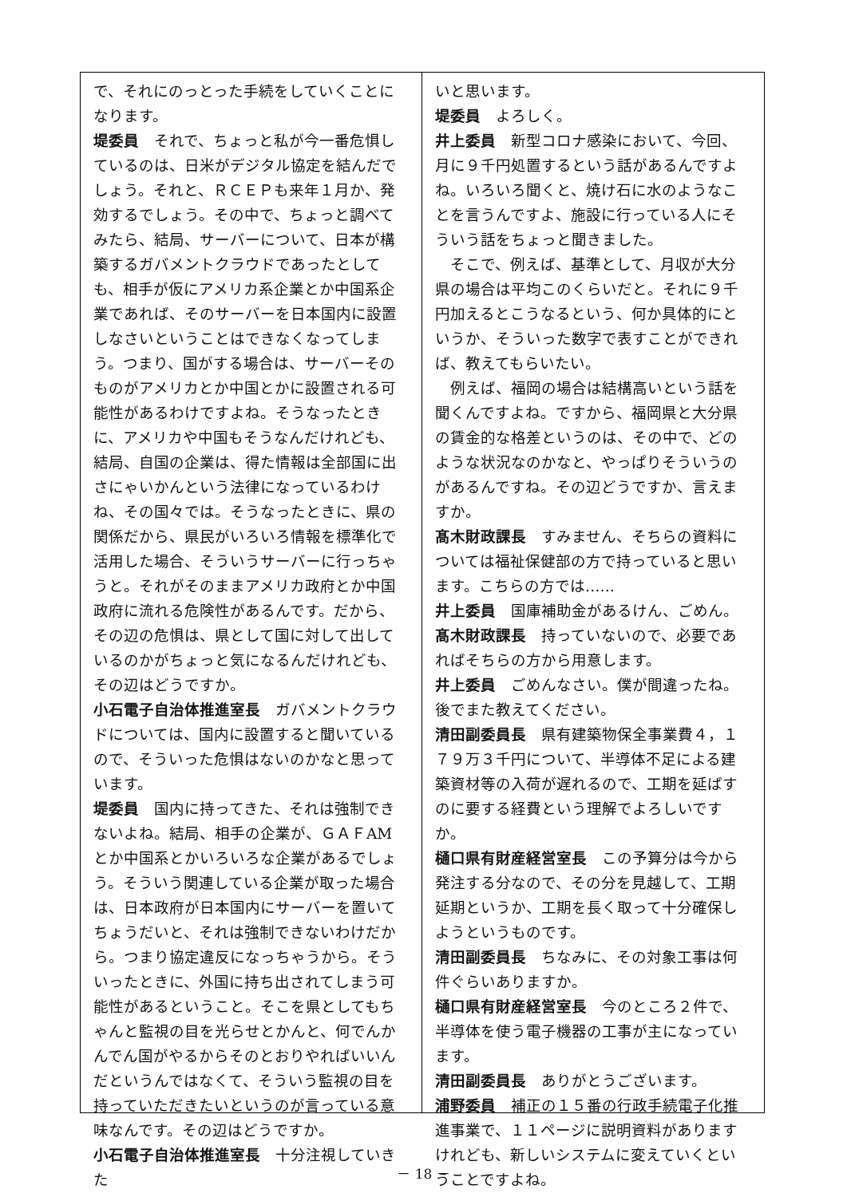で、それにのっとった手続をしていくことになります。
堤委員　それで、ちょっと私が今一番危惧しているのは、日米がデジタル協定を結んだでしょう。それと、ＲＣＥＰも来年１月か、発効するでしょう。その中で、ちょっと調べてみたら、結局、サーバーについて、日本が構築するガバメントクラウドであったとしても、相手が仮にアメリカ系企業とか中国系企業であれば、そのサーバーを日本国内に設置しなさいということはできなくなってしまう。つまり、国がする場合は、サーバーそのものがアメリカとか中国とかに設置される可能性があるわけですよね。そうなったときに、アメリカや中国もそうなんだけれども、結局、自国の企業は、得た情報は全部国に出さにゃいかんという法律になっているわけね、その国々では。そうなったときに、県の関係だから、県民がいろいろ情報を標準化で活用した場合、そういうサーバーに行っちゃうと。それがそのままアメリカ政府とか中国政府に流れる危険性があるんです。だから、その辺の危惧は、県として国に対して出しているのかがちょっと気になるんだけれども、その辺はどうですか。
小石電子自治体推進室長　ガバメントクラウドについては、国内に設置すると聞いているので、そういった危惧はないのかなと思っています。
堤委員　国内に持ってきた、それは強制できないよね。結局、相手の企業が、ＧＡＦAMとか中国系とかいろいろな企業があるでしょう。そういう関連している企業が取った場合は、日本政府が日本国内にサーバーを置いてちょうだいと、それは強制できないわけだから。つまり協定違反になっちゃうから。そういったときに、外国に持ち出されてしまう可能性があるということ。そこを県としてもちゃんと監視の目を光らせとかんと、何でんかんでん国がやるからそのとおりやればいいんだというんではなくて、そういう監視の目を持っていただきたいというのが言っている意味なんです。その辺はどうですか。
小石電子自治体推進室長　十分注視していきた
いと思います。
堤委員　よろしく。
井上委員　新型コロナ感染において、今回、月に９千円処置するという話があるんですよね。いろいろ聞くと、焼け石に水のようなことを言うんですよ、施設に行っている人にそういう話をちょっと聞きました。
　そこで、例えば、基準として、月収が大分県の場合は平均このくらいだと。それに９千円加えるとこうなるという、何か具体的にというか、そういった数字で表すことができれば、教えてもらいたい。
　例えば、福岡の場合は結構高いという話を聞くんですよね。ですから、福岡県と大分県の賃金的な格差というのは、その中で、どのような状況なのかなと、やっぱりそういうのがあるんですね。その辺どうですか、言えますか。
髙木財政課長　すみません、そちらの資料については福祉保健部の方で持っていると思います。こちらの方では……
井上委員　国庫補助金があるけん、ごめん。
髙木財政課長　持っていないので、必要であればそちらの方から用意します。
井上委員　ごめんなさい。僕が間違ったね。後でまた教えてください。
清田副委員長　県有建築物保全事業費４，１７９万３千円について、半導体不足による建築資材等の入荷が遅れるので、工期を延ばすのに要する経費という理解でよろしいですか。
樋口県有財産経営室長　この予算分は今から発注する分なので、その分を見越して、工期延期というか、工期を長く取って十分確保しようというものです。
清田副委員長　ちなみに、その対象工事は何件ぐらいありますか。
樋口県有財産経営室長　今のところ２件で、半導体を使う電子機器の工事が主になっています。
清田副委員長　ありがとうございます。
浦野委員　補正の１５番の行政手続電子化推進事業で、１１ページに説明資料がありますけれども、新しいシステムに変えていくということですよね。
－ 18 －